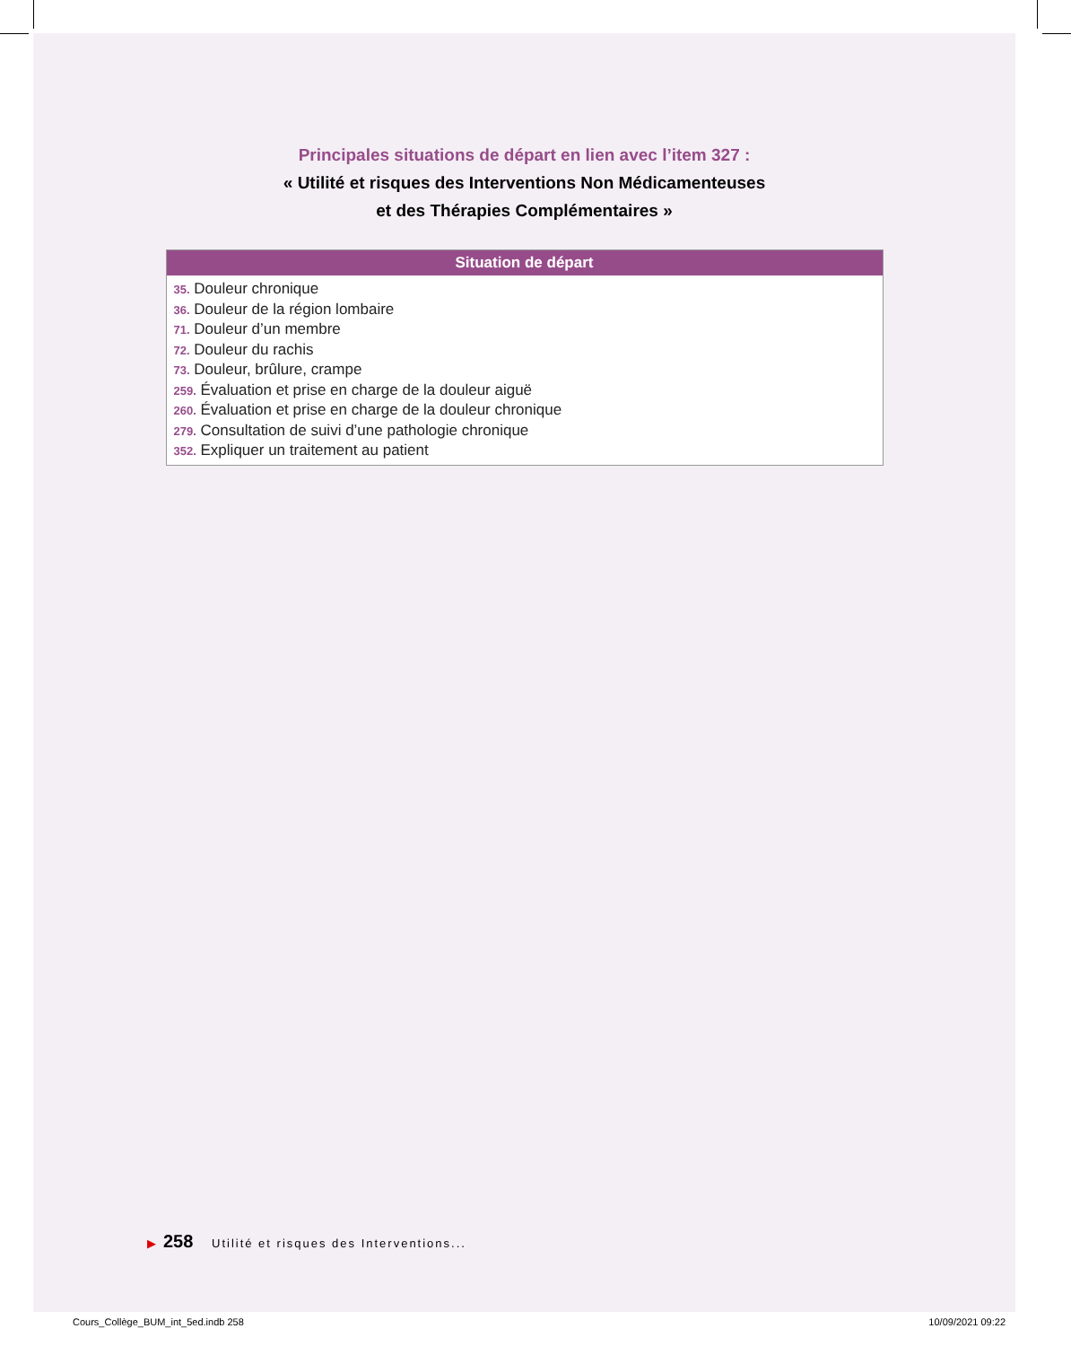Principales situations de départ en lien avec l’item 327 :
« Utilité et risques des Interventions Non Médicamenteuses
et des Thérapies Complémentaires »
| Situation de départ |
| --- |
| 35. Douleur chronique 36. Douleur de la région lombaire 71. Douleur d’un membre 72. Douleur du rachis 73. Douleur, brûlure, crampe 259. Évaluation et prise en charge de la douleur aiguë 260. Évaluation et prise en charge de la douleur chronique 279. Consultation de suivi d’une pathologie chronique 352. Expliquer un traitement au patient |
▶ 258 Utilité et risques des Interventions...
Cours_Collège_BUM_int_5ed.indb 258 10/09/2021 09:22